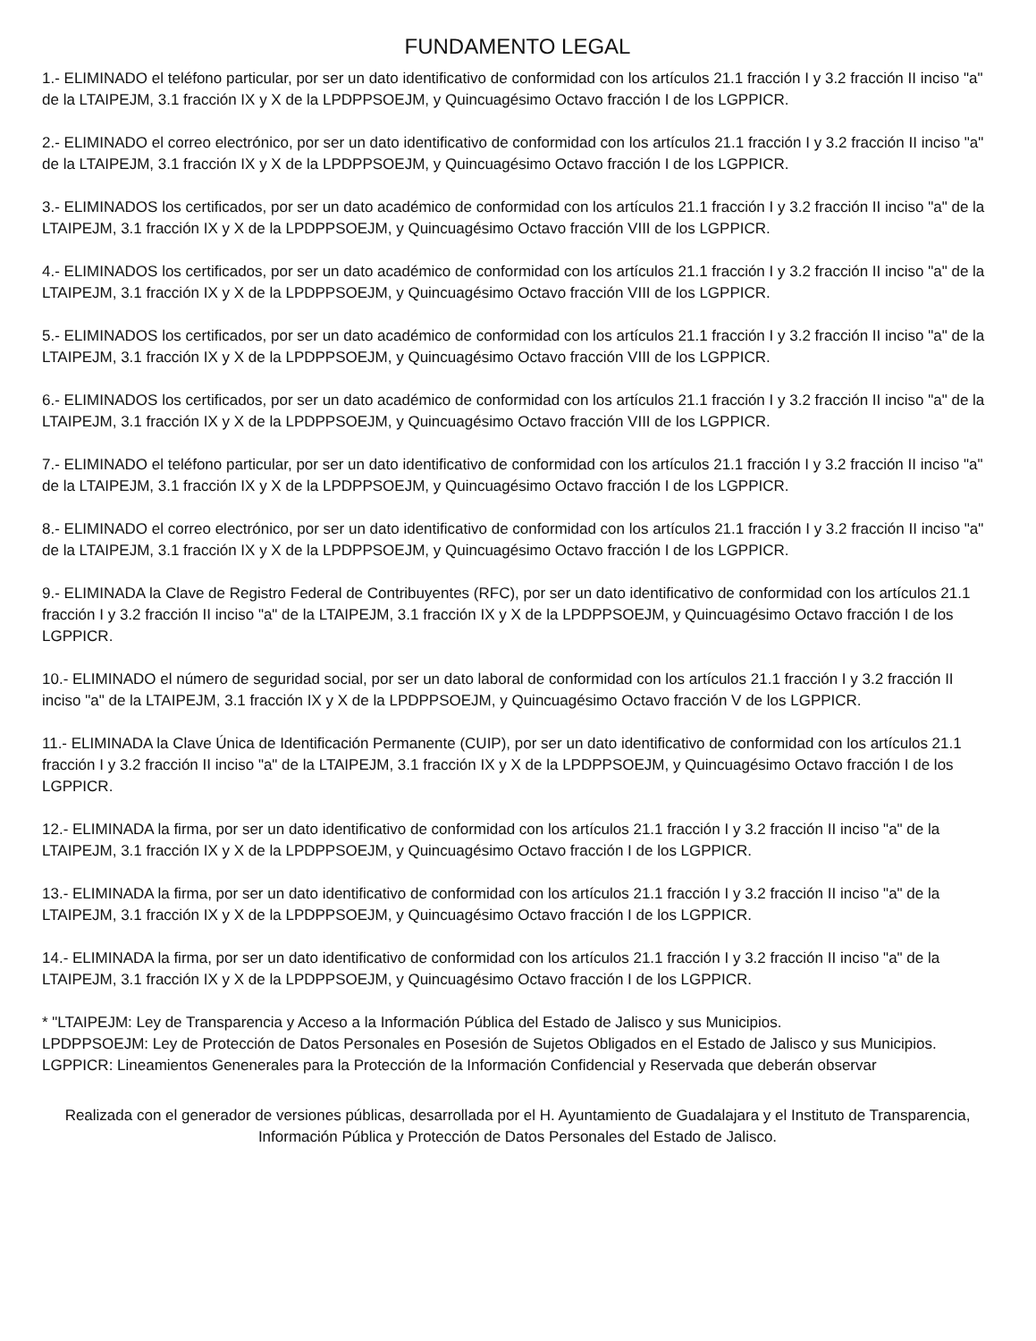FUNDAMENTO LEGAL
1.- ELIMINADO el teléfono particular, por ser un dato identificativo de conformidad con los artículos 21.1 fracción I y 3.2 fracción II inciso "a" de la LTAIPEJM, 3.1 fracción IX y X de la LPDPPSOEJM, y Quincuagésimo Octavo fracción I de los LGPPICR.
2.- ELIMINADO el correo electrónico, por ser un dato identificativo de conformidad con los artículos 21.1 fracción I y 3.2 fracción II inciso "a" de la LTAIPEJM, 3.1 fracción IX y X de la LPDPPSOEJM, y Quincuagésimo Octavo fracción I de los LGPPICR.
3.- ELIMINADOS los certificados, por ser un dato académico de conformidad con los artículos 21.1 fracción I y 3.2 fracción II inciso "a" de la LTAIPEJM, 3.1 fracción IX y X de la LPDPPSOEJM, y Quincuagésimo Octavo fracción VIII de los LGPPICR.
4.- ELIMINADOS los certificados, por ser un dato académico de conformidad con los artículos 21.1 fracción I y 3.2 fracción II inciso "a" de la LTAIPEJM, 3.1 fracción IX y X de la LPDPPSOEJM, y Quincuagésimo Octavo fracción VIII de los LGPPICR.
5.- ELIMINADOS los certificados, por ser un dato académico de conformidad con los artículos 21.1 fracción I y 3.2 fracción II inciso "a" de la LTAIPEJM, 3.1 fracción IX y X de la LPDPPSOEJM, y Quincuagésimo Octavo fracción VIII de los LGPPICR.
6.- ELIMINADOS los certificados, por ser un dato académico de conformidad con los artículos 21.1 fracción I y 3.2 fracción II inciso "a" de la LTAIPEJM, 3.1 fracción IX y X de la LPDPPSOEJM, y Quincuagésimo Octavo fracción VIII de los LGPPICR.
7.- ELIMINADO el teléfono particular, por ser un dato identificativo de conformidad con los artículos 21.1 fracción I y 3.2 fracción II inciso "a" de la LTAIPEJM, 3.1 fracción IX y X de la LPDPPSOEJM, y Quincuagésimo Octavo fracción I de los LGPPICR.
8.- ELIMINADO el correo electrónico, por ser un dato identificativo de conformidad con los artículos 21.1 fracción I y 3.2 fracción II inciso "a" de la LTAIPEJM, 3.1 fracción IX y X de la LPDPPSOEJM, y Quincuagésimo Octavo fracción I de los LGPPICR.
9.- ELIMINADA la Clave de Registro Federal de Contribuyentes (RFC), por ser un dato identificativo de conformidad con los artículos 21.1 fracción I y 3.2 fracción II inciso "a" de la LTAIPEJM, 3.1 fracción IX y X de la LPDPPSOEJM, y Quincuagésimo Octavo fracción I de los LGPPICR.
10.- ELIMINADO el número de seguridad social, por ser un dato laboral de conformidad con los artículos 21.1 fracción I y 3.2 fracción II inciso "a" de la LTAIPEJM, 3.1 fracción IX y X de la LPDPPSOEJM, y Quincuagésimo Octavo fracción V de los LGPPICR.
11.- ELIMINADA la Clave Única de Identificación Permanente (CUIP), por ser un dato identificativo de conformidad con los artículos 21.1 fracción I y 3.2 fracción II inciso "a" de la LTAIPEJM, 3.1 fracción IX y X de la LPDPPSOEJM, y Quincuagésimo Octavo fracción I de los LGPPICR.
12.- ELIMINADA la firma, por ser un dato identificativo de conformidad con los artículos 21.1 fracción I y 3.2 fracción II inciso "a" de la LTAIPEJM, 3.1 fracción IX y X de la LPDPPSOEJM, y Quincuagésimo Octavo fracción I de los LGPPICR.
13.- ELIMINADA la firma, por ser un dato identificativo de conformidad con los artículos 21.1 fracción I y 3.2 fracción II inciso "a" de la LTAIPEJM, 3.1 fracción IX y X de la LPDPPSOEJM, y Quincuagésimo Octavo fracción I de los LGPPICR.
14.- ELIMINADA la firma, por ser un dato identificativo de conformidad con los artículos 21.1 fracción I y 3.2 fracción II inciso "a" de la LTAIPEJM, 3.1 fracción IX y X de la LPDPPSOEJM, y Quincuagésimo Octavo fracción I de los LGPPICR.
* "LTAIPEJM: Ley de Transparencia y Acceso a la Información Pública del Estado de Jalisco y sus Municipios.
LPDPPSOEJM: Ley de Protección de Datos Personales en Posesión de Sujetos Obligados en el Estado de Jalisco y sus Municipios.
LGPPICR: Lineamientos Genenerales para la Protección de la Información Confidencial y Reservada que deberán observar
Realizada con el generador de versiones públicas, desarrollada por el H. Ayuntamiento de Guadalajara y el Instituto de Transparencia, Información Pública y Protección de Datos Personales del Estado de Jalisco.